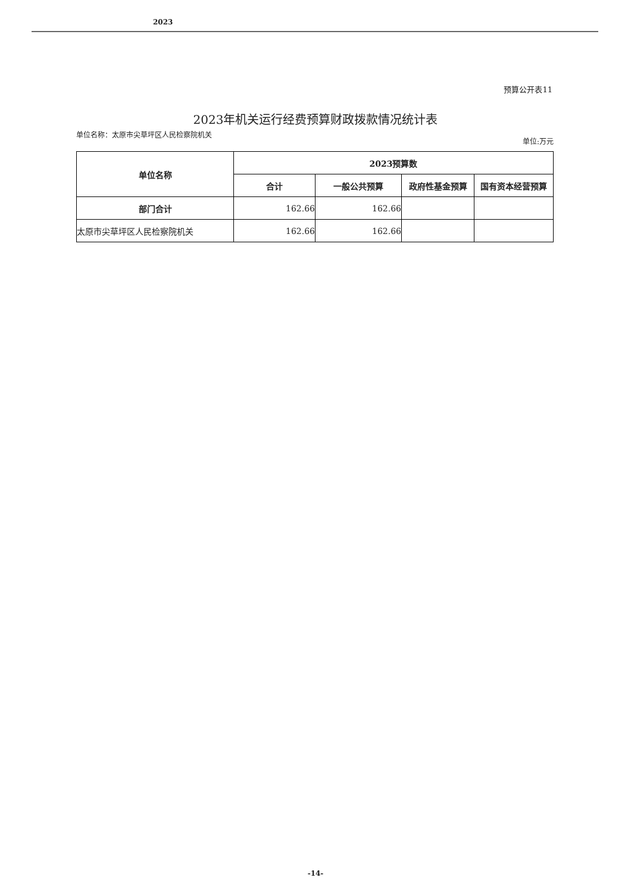2023
预算公开表11
2023年机关运行经费预算财政拨款情况统计表
单位名称：太原市尖草坪区人民检察院机关
单位:万元
| 单位名称 | 2023预算数 | | | |
| --- | --- | --- | --- | --- |
| | 合计 | 一般公共预算 | 政府性基金预算 | 国有资本经营预算 |
| 部门合计 | 162.66 | 162.66 | | |
| 太原市尖草坪区人民检察院机关 | 162.66 | 162.66 | | |
-14-